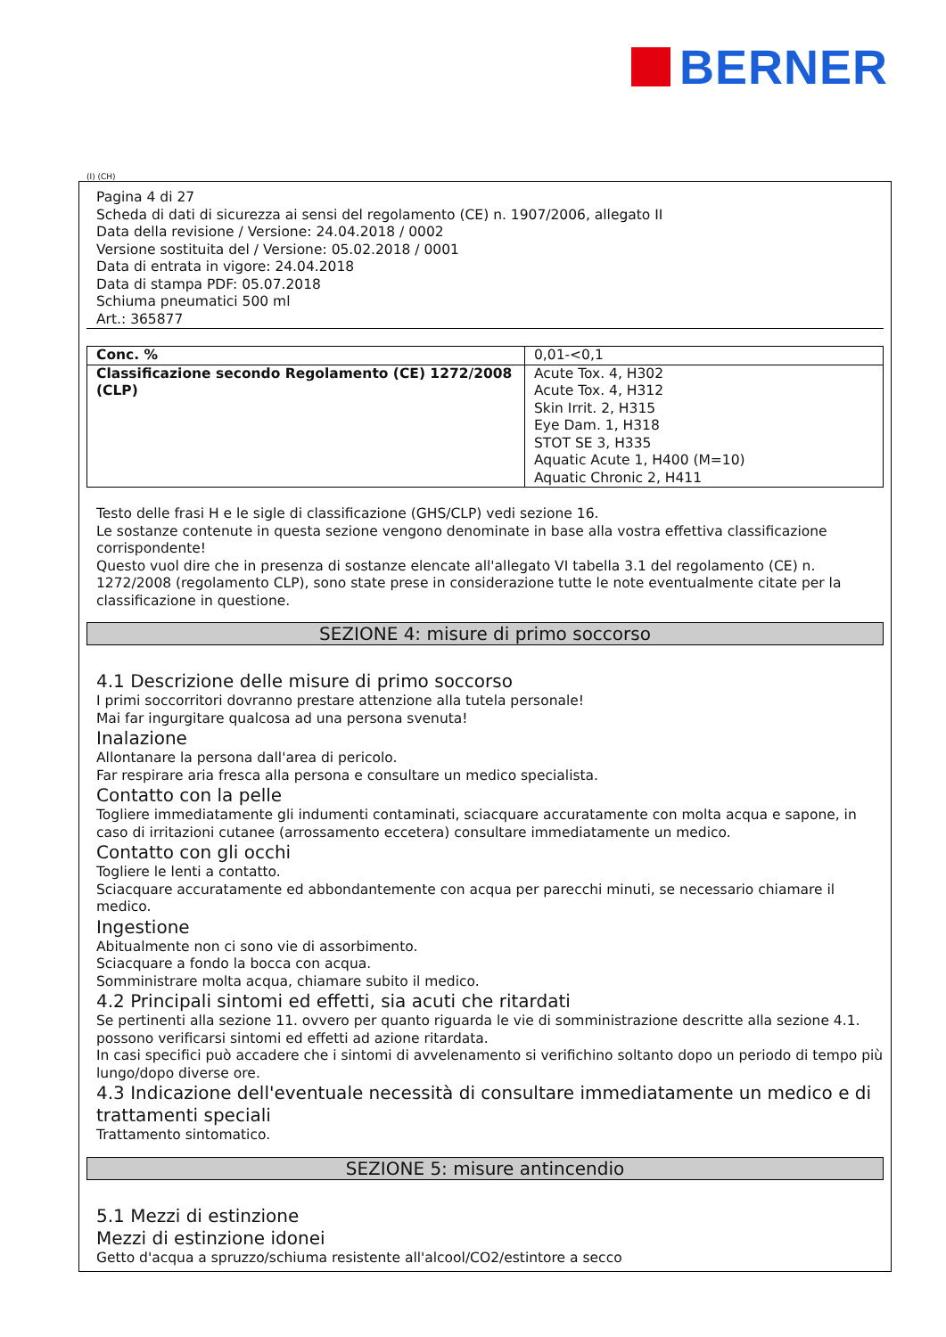BERNER
(I) (CH)
Pagina 4 di 27
Scheda di dati di sicurezza ai sensi del regolamento (CE) n. 1907/2006, allegato II
Data della revisione / Versione: 24.04.2018 / 0002
Versione sostituita del / Versione: 05.02.2018 / 0001
Data di entrata in vigore: 24.04.2018
Data di stampa PDF: 05.07.2018
Schiuma pneumatici 500 ml
Art.: 365877
| Conc. % | 0,01-<0,1 |
| Classificazione secondo Regolamento (CE) 1272/2008 (CLP) | Acute Tox. 4, H302 Acute Tox. 4, H312 Skin Irrit. 2, H315 Eye Dam. 1, H318 STOT SE 3, H335 Aquatic Acute 1, H400 (M=10) Aquatic Chronic 2, H411 |
Testo delle frasi H e le sigle di classificazione (GHS/CLP) vedi sezione 16.
Le sostanze contenute in questa sezione vengono denominate in base alla vostra effettiva classificazione corrispondente!
Questo vuol dire che in presenza di sostanze elencate all'allegato VI tabella 3.1 del regolamento (CE) n. 1272/2008 (regolamento CLP), sono state prese in considerazione tutte le note eventualmente citate per la classificazione in questione.
SEZIONE 4: misure di primo soccorso
4.1 Descrizione delle misure di primo soccorso
I primi soccorritori dovranno prestare attenzione alla tutela personale!
Mai far ingurgitare qualcosa ad una persona svenuta!
Inalazione
Allontanare la persona dall'area di pericolo.
Far respirare aria fresca alla persona e consultare un medico specialista.
Contatto con la pelle
Togliere immediatamente gli indumenti contaminati, sciacquare accuratamente con molta acqua e sapone, in caso di irritazioni cutanee (arrossamento eccetera) consultare immediatamente un medico.
Contatto con gli occhi
Togliere le lenti a contatto.
Sciacquare accuratamente ed abbondantemente con acqua per parecchi minuti, se necessario chiamare il medico.
Ingestione
Abitualmente non ci sono vie di assorbimento.
Sciacquare a fondo la bocca con acqua.
Somministrare molta acqua, chiamare subito il medico.
4.2 Principali sintomi ed effetti, sia acuti che ritardati
Se pertinenti alla sezione 11. ovvero per quanto riguarda le vie di somministrazione descritte alla sezione 4.1. possono verificarsi sintomi ed effetti ad azione ritardata.
In casi specifici può accadere che i sintomi di avvelenamento si verifichino soltanto dopo un periodo di tempo più lungo/dopo diverse ore.
4.3 Indicazione dell'eventuale necessità di consultare immediatamente un medico e di trattamenti speciali
Trattamento sintomatico.
SEZIONE 5: misure antincendio
5.1 Mezzi di estinzione
Mezzi di estinzione idonei
Getto d'acqua a spruzzo/schiuma resistente all'alcool/CO2/estintore a secco